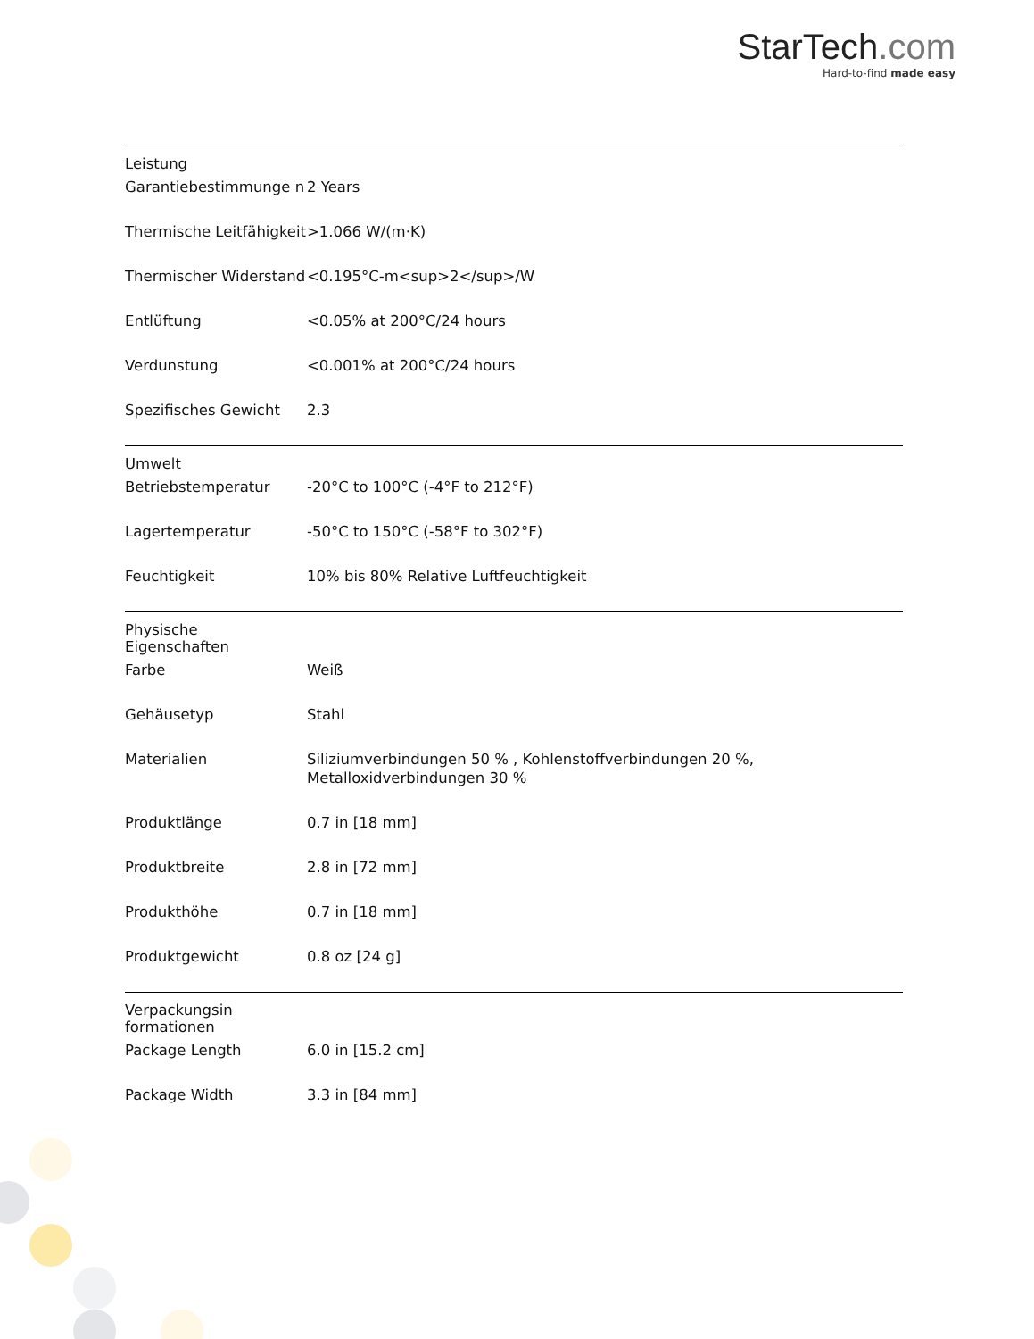StarTech.com
Hard-to-find made easy
| Leistung | | |
| | Garantiebestimmunge n | 2 Years |
| | Thermische Leitfähigkeit | >1.066 W/(m·K) |
| | Thermischer Widerstand | <0.195°C-m<sup>2</sup>/W |
| | Entlüftung | <0.05% at 200°C/24 hours |
| | Verdunstung | <0.001% at 200°C/24 hours |
| | Spezifisches Gewicht | 2.3 |
| Umwelt | | |
| | Betriebstemperatur | -20°C to 100°C (-4°F to 212°F) |
| | Lagertemperatur | -50°C to 150°C (-58°F to 302°F) |
| | Feuchtigkeit | 10% bis 80% Relative Luftfeuchtigkeit |
| Physische Eigenschaften | | |
| | Farbe | Weiß |
| | Gehäusetyp | Stahl |
| | Materialien | Siliziumverbindungen 50 % , Kohlenstoffverbindungen 20 %, Metalloxidverbindungen 30 % |
| | Produktlänge | 0.7 in [18 mm] |
| | Produktbreite | 2.8 in [72 mm] |
| | Produkthöhe | 0.7 in [18 mm] |
| | Produktgewicht | 0.8 oz [24 g] |
| Verpackungsin formationen | | |
| | Package Length | 6.0 in [15.2 cm] |
| | Package Width | 3.3 in [84 mm] |